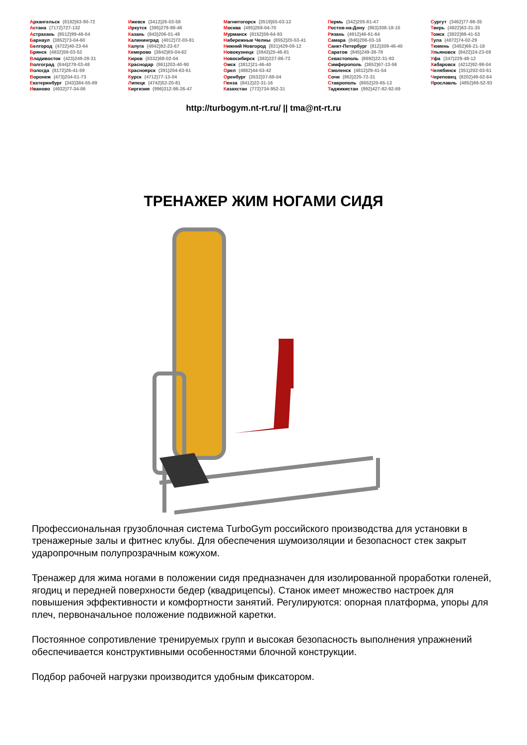Архангельск (8182)63-90-72
Астана (7172)727-132
Астрахань (8512)99-46-04
Барнаул (3852)73-04-60
Белгород (4722)40-23-64
Брянск (4832)59-03-52
Владивосток (423)249-28-31
Волгоград (844)278-03-48
Вологда (8172)26-41-59
Воронеж (473)204-51-73
Екатеринбург (343)384-55-89
Иваново (4932)77-34-06
Ижевск (3412)26-03-58
Иркутск (395)279-98-46
Казань (843)206-01-48
Калининград (4012)72-03-81
Калуга (4842)92-23-67
Кемерово (3842)65-04-62
Киров (8332)68-02-04
Краснодар (861)203-40-90
Красноярск (391)204-63-61
Курск (4712)77-13-04
Липецк (4742)52-20-81
Киргизия (996)312-96-26-47
Магнитогорск (3519)55-03-13
Москва (495)268-04-70
Мурманск (8152)59-64-93
Набережные Челны (8552)20-53-41
Нижний Новгород (831)429-08-12
Новокузнецк (3843)20-46-81
Новосибирск (383)227-86-73
Омск (3812)21-46-40
Орел (4862)44-53-42
Оренбург (3532)37-68-04
Пенза (8412)22-31-16
Казахстан (772)734-952-31
Пермь (342)205-81-47
Ростов-на-Дону (863)308-18-15
Рязань (4912)46-61-64
Самара (846)206-03-16
Санкт-Петербург (812)309-46-40
Саратов (845)249-38-78
Севастополь (8692)22-31-93
Симферополь (3652)67-13-56
Смоленск (4812)29-41-54
Сочи (862)225-72-31
Ставрополь (8652)20-65-13
Таджикистан (992)427-82-92-69
Сургут (3462)77-98-35
Тверь (4822)63-31-35
Томск (3822)98-41-53
Тула (4872)74-02-29
Тюмень (3452)66-21-18
Ульяновск (8422)24-23-59
Уфа (347)229-48-12
Хабаровск (4212)92-98-04
Челябинск (351)202-03-61
Череповец (8202)49-02-64
Ярославль (4852)69-52-93
http://turbogym.nt-rt.ru/ || tma@nt-rt.ru
ТРЕНАЖЕР ЖИМ НОГАМИ СИДЯ
Профессиональная грузоблочная система TurboGym российского производства для установки в тренажерные залы и фитнес клубы. Для обеспечения шумоизоляции и безопасност стек закрыт ударопрочным полупрозрачным кожухом.
Тренажер для жима ногами в положении сидя предназначен для изолированной проработки голеней, ягодиц и передней поверхности бедер (квадрицепсы). Станок имеет множество настроек для повышения эффективности и комфортности занятий. Регулируются: опорная платформа, упоры для плеч, первоначальное положение подвижной каретки.
Постоянное сопротивление тренируемых групп и высокая безопасность выполнения упражнений обеспечивается конструктивными особенностями блочной конструкции.
Подбор рабочей нагрузки производится удобным фиксатором.